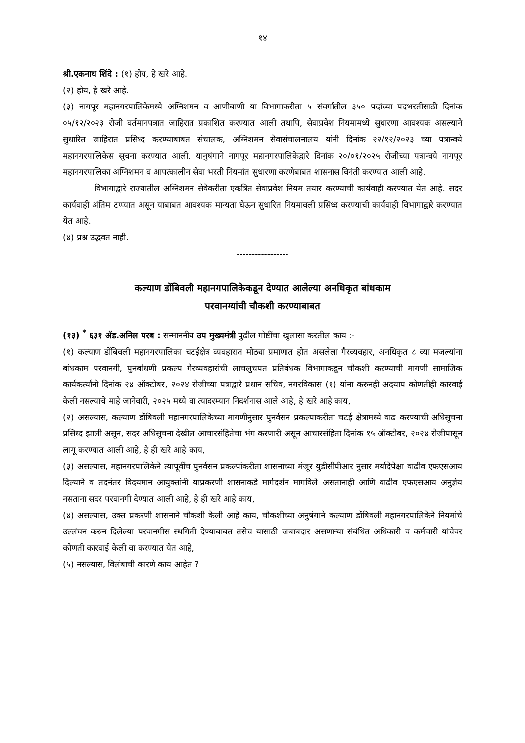१४
श्री.एकनाथ शिंदे : (१) होय, हे खरे आहे.
(२) होय, हे खरे आहे.
(३) नागपूर महानगरपालिकेमध्ये अग्निशमन व आणीबाणी या विभागाकरीता ५ संवर्गातील ३५० पदांच्या पदभरतीसाठी दिनांक ०५/१२/२०२३ रोजी वर्तमानपत्रात जाहिरात प्रकाशित करण्यात आली तथापि, सेवाप्रवेश नियमामध्ये सुधारणा आवश्यक असल्याने सुधारित जाहिरात प्रसिध्द करण्याबाबत संचालक, अग्निशमन सेवासंचालनालय यांनी दिनांक २२/१२/२०२३ च्या पत्रान्वये महानगरपालिकेस सूचना करण्यात आली. यानुषंगाने नागपूर महानगरपालिकेद्वारे दिनांक २०/०१/२०२५ रोजीच्या पत्रान्वये नागपूर महानगरपालिका अग्निशमन व आपत्कालीन सेवा भरती नियमांत सुधारणा करणेबाबत शासनास विनंती करण्यात आली आहे.
विभागाद्वारे राज्यातील अग्निशमन सेवेकरीता एकत्रित सेवाप्रवेश नियम तयार करण्याची कार्यवाही करण्यात येत आहे. सदर कार्यवाही अंतिम टप्प्यात असून याबाबत आवश्यक मान्यता घेऊन सुधारित नियमावली प्रसिध्द करण्याची कार्यवाही विभागाद्वारे करण्यात येत आहे.
(४) प्रश्न उद्भवत नाही.
-----------------
कल्याण डोंबिवली महानगपालिकेकडून देण्यात आलेल्या अनधिकृत बांधकाम
परवानग्यांची चौकशी करण्याबाबत
(१३) <sup>*</sup> ६३१ ॲड.अनिल परब : सन्माननीय उप मुख्यमंत्री पुढील गोष्टींचा खुलासा करतील काय :-
(१) कल्याण डोंबिवली महानगरपालिका चटईक्षेत्र व्यवहारात मोठ्या प्रमाणात होत असलेला गैरव्यवहार, अनधिकृत ८ व्या मजल्यांना बांधकाम परवानगी, पुनर्बांधणी प्रकल्प गैरव्यवहारांची लाचलुचपत प्रतिबंधक विभागाकडून चौकशी करण्याची मागणी सामाजिक कार्यकर्त्यांनी दिनांक २४ ऑक्टोबर, २०२४ रोजीच्या पत्राद्वारे प्रधान सचिव, नगरविकास (१) यांना करुनही अदयाप कोणतीही कारवाई केली नसल्याचे माहे जानेवारी, २०२५ मध्ये वा त्यादरम्यान निदर्शनास आले आहे, हे खरे आहे काय,
(२) असल्यास, कल्याण डोंबिवली महानगरपालिकेच्या मागणीनुसार पुनर्वसन प्रकल्पाकरीता चटई क्षेत्रामध्ये वाढ करण्याची अधिसूचना प्रसिध्द झाली असून, सदर अधिसूचना देखील आचारसंहितेचा भंग करणारी असून आचारसंहिता दिनांक १५ ऑक्टोबर, २०२४ रोजीपासून लागू करण्यात आली आहे, हे ही खरे आहे काय,
(३) असल्यास, महानगरपालिकेने त्यापूर्वीच पुनर्वसन प्रकल्पांकरीता शासनाच्या मंजूर युडीसीपीआर नुसार मर्यादेपेक्षा वाढीव एफएसआय दिल्याने व तदनंतर विदयमान आयुक्तांनी याप्रकरणी शासनाकडे मार्गदर्शन मागविले असतानाही आणि वाढीव एफएसआय अनुज्ञेय नसताना सदर परवानगी देण्यात आली आहे, हे ही खरे आहे काय,
(४) असल्यास, उक्त प्रकरणी शासनाने चौकशी केली आहे काय, चौकशीच्या अनुषंगाने कल्याण डोंबिवली महानगरपालिकेने नियमांचे उल्लंघन करुन दिलेल्या परवानगीस स्थगिती देण्याबाबत तसेच यासाठी जबाबदार असणाऱ्या संबंधित अधिकारी व कर्मचारी यांचेवर कोणती कारवाई केली वा करण्यात येत आहे,
(५) नसल्यास, विलंबाची कारणे काय आहेत ?